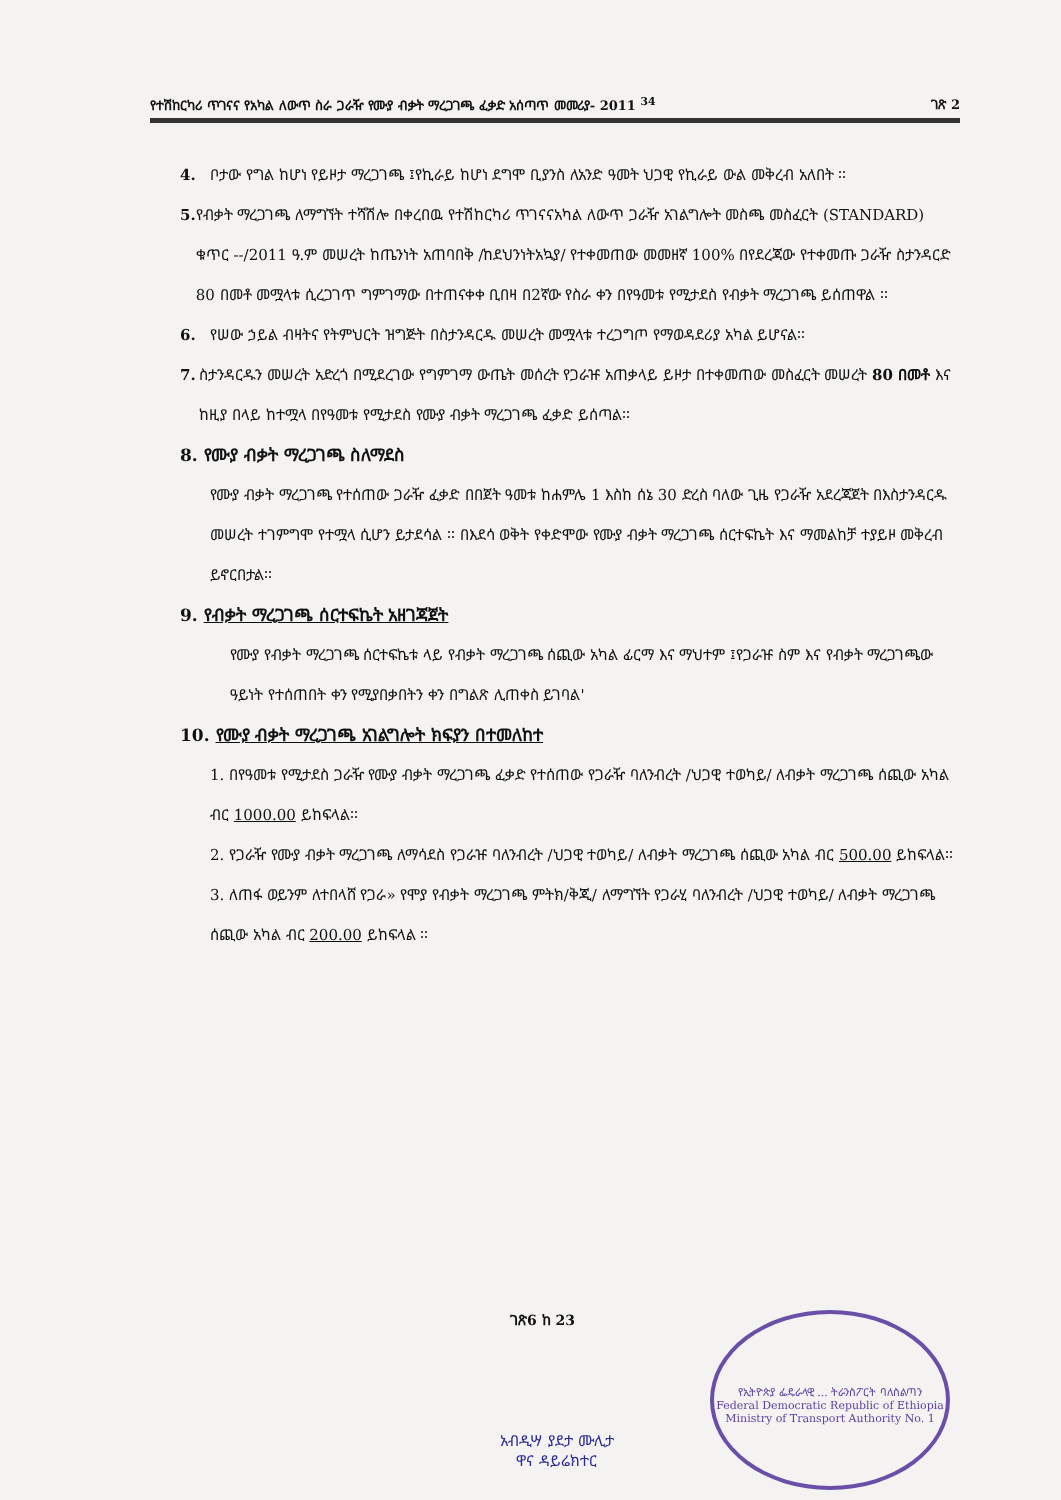የተሽከርካሪ ጥገናና የአካል ለውጥ ስራ ጋራዥ የሙያ ብቃት ማረጋገጫ ፈቃድ አሰጣጥ መመሪያ- 2011 <sup>34</sup> ገጽ 2
4. ቦታው የግል ከሆነ የይዞታ ማረጋገጫ ፤የኪራይ ከሆነ ደግሞ ቢያንስ ለአንድ ዓመት ህጋዊ የኪራይ ውል መቅረብ አለበት ፡፡
5. የብቃት ማረጋገጫ ለማግኘት ተሻሽሎ በቀረበዉ የተሽከርካሪ ጥገናናአካል ለውጥ ጋራዥ አገልግሎት መስጫ መስፈርት (STANDARD) ቁጥር --/2011 ዓ.ም መሠረት ከጤንነት አጠባበቅ /ከደህንነትአኳያ/ የተቀመጠው መመዘኛ 100% በየደረጃው የተቀመጡ ጋራዥ ስታንዳርድ 80 በመቶ መሟላቱ ሲረጋገጥ ግምገማው በተጠናቀቀ ቢበዛ በ2ኛው የስራ ቀን በየዓመቱ የሚታደስ የብቃት ማረጋገጫ ይሰጠዋል ፡፡
6. የሠው ኃይል ብዛትና የትምህርት ዝግጅት በስታንዳርዱ መሠረት መሟላቱ ተረጋግጦ የማወዳደሪያ አካል ይሆናል፡፡
7. ስታንዳርዱን መሠረት አድረጎ በሚደረገው የግምገማ ውጤት መሰረት የጋራዡ አጠቃላይ ይዞታ በተቀመጠው መስፈርት መሠረት 80 በመቶ እና ከዚያ በላይ ከተሟላ በየዓመቱ የሚታደስ የሙያ ብቃት ማረጋገጫ ፈቃድ ይሰጣል፡፡
8. የሙያ ብቃት ማረጋገጫ ስለማደስ
የሙያ ብቃት ማረጋገጫ የተሰጠው ጋራዥ ፈቃድ በበጀት ዓመቱ ከሐምሌ 1 እስከ ሰኔ 30 ድረስ ባለው ጊዜ የጋራዥ አደረጃጀት በእስታንዳርዱ መሠረት ተገምግሞ የተሟላ ሲሆን ይታደሳል ፡፡ በእደሳ ወቅት የቀድሞው የሙያ ብቃት ማረጋገጫ ሰርተፍኬት እና ማመልከቻ ተያይዞ መቅረብ ይኖርበታል፡፡
9. የብቃት ማረጋገጫ ሰርተፍኬት አዘገጃጀት
የሙያ የብቃት ማረጋገጫ ሰርተፍኬቱ ላይ የብቃት ማረጋገጫ ሰጪው አካል ፊርማ እና ማህተም ፤የጋራዡ ስም እና የብቃት ማረጋገጫው ዓይነት የተሰጠበት ቀን የሚያበቃበትን ቀን በግልጽ ሊጠቀስ ይገባል'
10. የሙያ ብቃት ማረጋገጫ አገልግሎት ክፍያን በተመለከተ
1. በየዓመቱ የሚታደስ ጋራዥ የሙያ ብቃት ማረጋገጫ ፈቃድ የተሰጠው የጋራዥ ባለንብረት /ህጋዊ ተወካይ/ ለብቃት ማረጋገጫ ሰጪው አካል ብር 1000.00 ይከፍላል፡፡
2. የጋራዥ የሙያ ብቃት ማረጋገጫ ለማሳደስ የጋራዡ ባለንብረት /ህጋዊ ተወካይ/ ለብቃት ማረጋገጫ ሰጪው አካል ብር 500.00 ይከፍላል፡፡
3. ለጠፋ ወይንም ለተበላሸ የጋራ» የሞያ የብቃት ማረጋገጫ ምትክ/ቅጂ/ ለማግኘት የጋራሂ ባለንብረት /ህጋዊ ተወካይ/ ለብቃት ማረጋገጫ ሰጪው አካል ብር 200.00 ይከፍላል ፡፡
ገጽ6 ከ 23
አብዲሣ ያደታ ሙሊታ
ዋና ዳይሬክተር
የኢትዮጵያ ፌዴራላዊ ... ትራንስፖርት ባለስልጣን
Federal Democratic Republic of Ethiopia
Ministry of Transport Authority No. 1